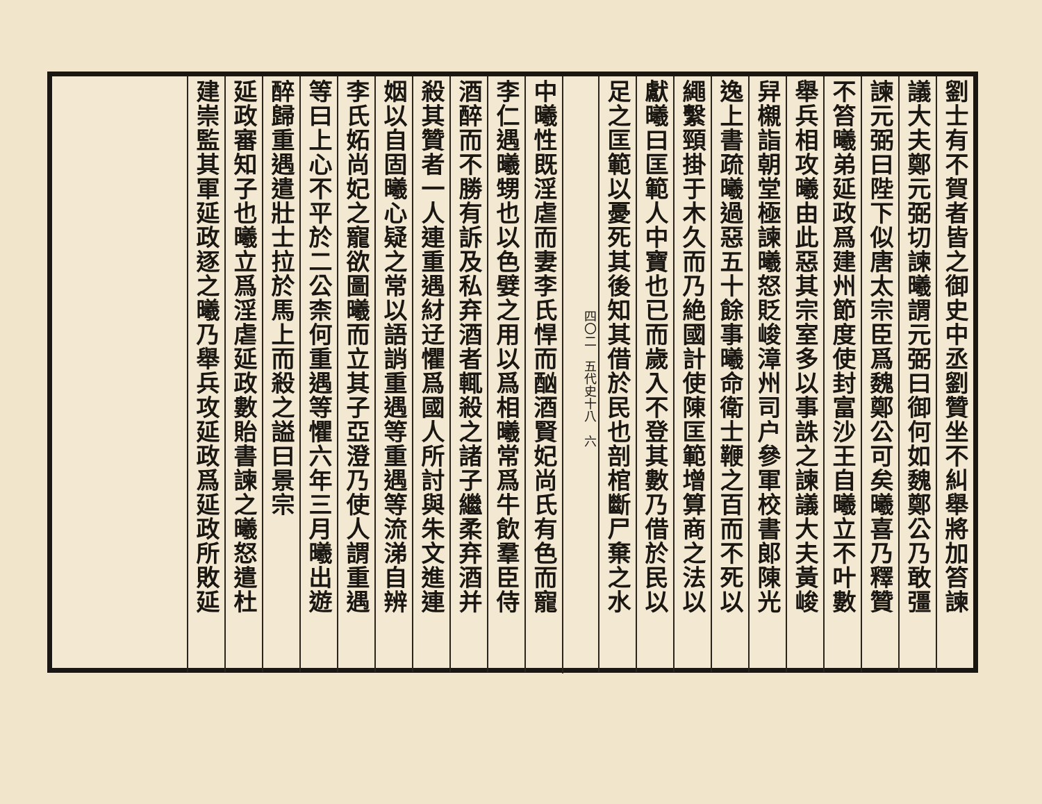劉士有不賀者皆之御史中丞劉贊坐不糾舉將加笞諫
議大夫鄭元弼切諫曦謂元弼曰御何如魏鄭公乃敢彊
諫元弼曰陛下似唐太宗臣爲魏鄭公可矣曦喜乃釋贊
不笞曦弟延政爲建州節度使封富沙王自曦立不叶數
舉兵相攻曦由此惡其宗室多以事誅之諫議大夫黃峻
舁櫬詣朝堂極諫曦怒貶峻漳州司户參軍校書郎陳光
逸上書疏曦過惡五十餘事曦命衛士鞭之百而不死以
繩繫頸掛于木久而乃絶國計使陳匡範增算商之法以
獻曦曰匡範人中寶也已而歲入不登其數乃借於民以
足之匡範以憂死其後知其借於民也剖棺斷尸棄之水
四〇二　五代史十八　六
中曦性既淫虐而妻李氏悍而酗酒賢妃尚氏有色而寵
李仁遇曦甥也以色嬖之用以爲相曦常爲牛飲羣臣侍
酒醉而不勝有訴及私弃酒者輒殺之諸子繼柔弃酒并
殺其贊者一人連重遇䊷䢊懼爲國人所討與朱文進連
姻以自固曦心疑之常以語誚重遇等重遇等流涕自辨
李氏妬尚妃之寵欲圖曦而立其子亞澄乃使人謂重遇
等曰上心不平於二公柰何重遇等懼六年三月曦出遊
醉歸重遇遣壯士拉於馬上而殺之謚曰景宗
延政審知子也曦立爲淫虐延政數貽書諫之曦怒遣杜
建崇監其軍延政逐之曦乃舉兵攻延政爲延政所敗延